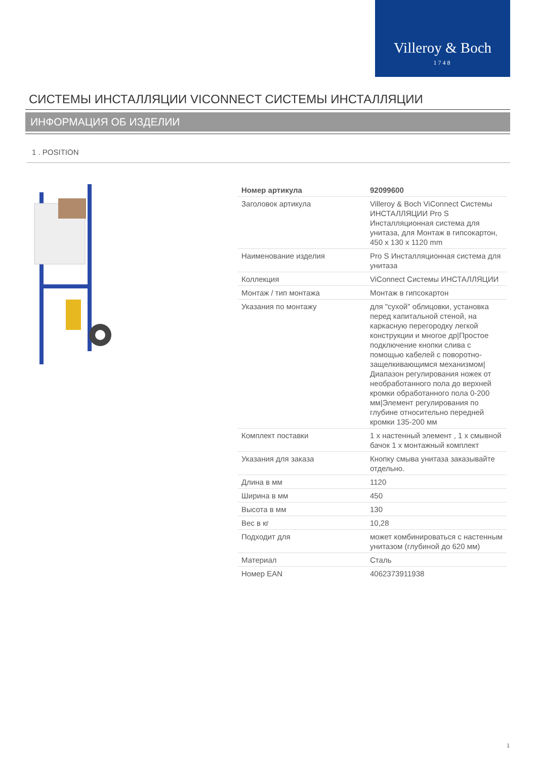Villeroy & Boch
1748
СИСТЕМЫ ИНСТАЛЛЯЦИИ VICONNECT СИСТЕМЫ ИНСТАЛЛЯЦИИ
ИНФОРМАЦИЯ ОБ ИЗДЕЛИИ
1 . POSITION
| Номер артикула | 92099600 |
| Заголовок артикула | Villeroy & Boch ViConnect Системы ИНСТАЛЛЯЦИИ Pro S Инсталляционная система для унитаза, для Монтаж в гипсокартон, 450 x 130 x 1120 mm |
| Наименование изделия | Pro S Инсталляционная система для унитаза |
| Коллекция | ViConnect Системы ИНСТАЛЛЯЦИИ |
| Монтаж / тип монтажа | Монтаж в гипсокартон |
| Указания по монтажу | для "сухой" облицовки, установка перед капитальной стеной, на каркасную перегородку легкой конструкции и многое др/Простое подключение кнопки слива с помощью кабелей с поворотно-защелкивающимся механизмом/Диапазон регулирования ножек от необработанного пола до верхней кромки обработанного пола 0-200 мм/Элемент регулирования по глубине относительно передней кромки 135-200 мм |
| Комплект поставки | 1 x настенный элемент , 1 x смывной бачок 1 x монтажный комплект |
| Указания для заказа | Кнопку смыва унитаза заказывайте отдельно. |
| Длина в мм | 1120 |
| Ширина в мм | 450 |
| Высота в мм | 130 |
| Вес в кг | 10,28 |
| Подходит для | может комбинироваться с настенным унитазом (глубиной до 620 мм) |
| Материал | Сталь |
| Номер EAN | 4062373911938 |
1